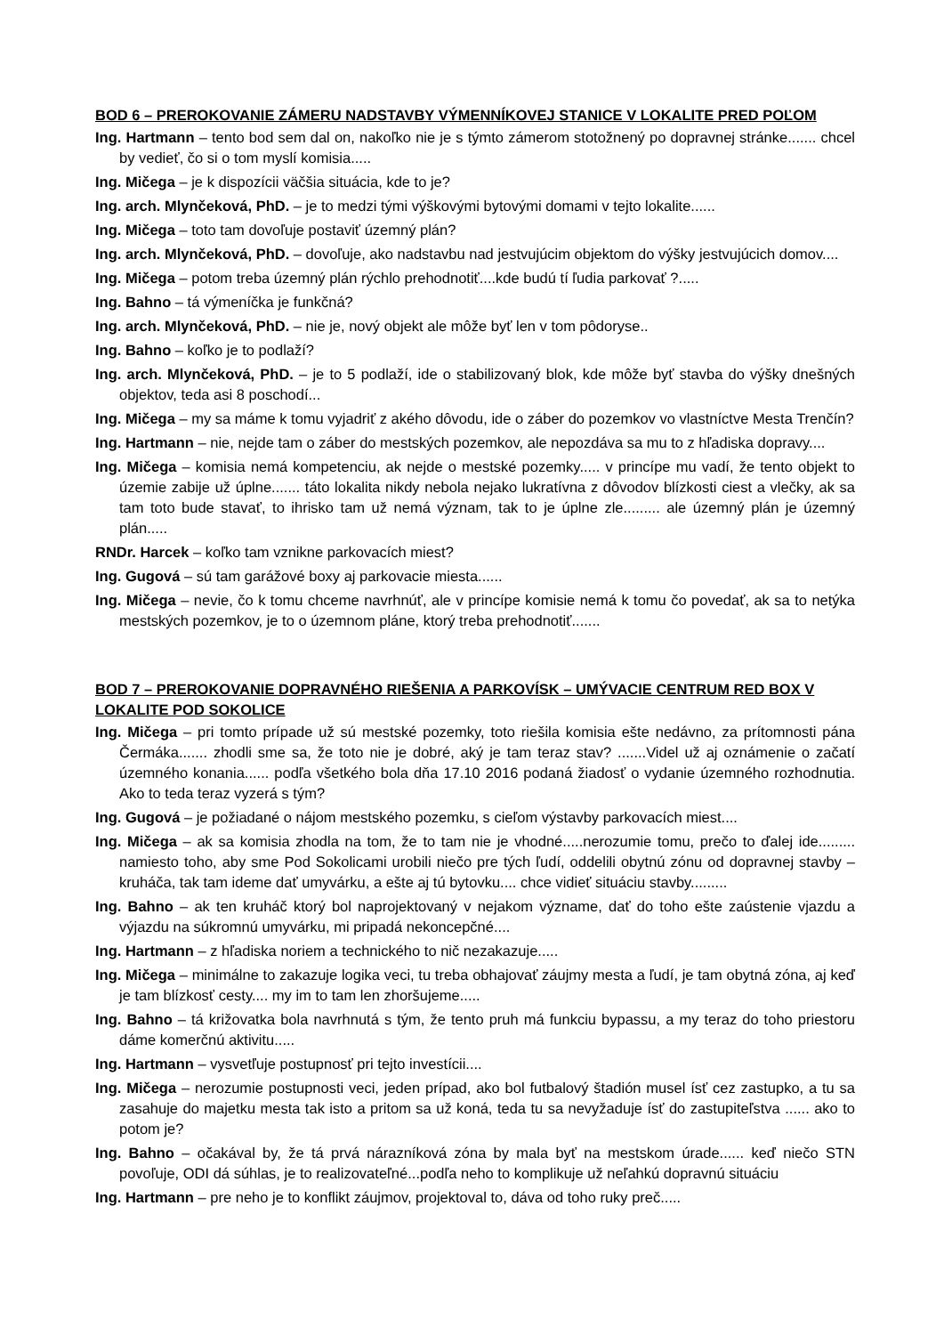BOD 6 – PREROKOVANIE ZÁMERU NADSTAVBY VÝMENNÍKOVEJ STANICE V LOKALITE PRED POĽOM
Ing. Hartmann – tento bod sem dal on, nakoľko nie je s týmto zámerom stotožnený po dopravnej stránke....... chcel by vedieť, čo si o tom myslí komisia.....
Ing. Mičega – je k dispozícii väčšia situácia, kde to je?
Ing. arch. Mlynčeková, PhD. – je to medzi tými výškovými bytovými domami v tejto lokalite......
Ing. Mičega – toto tam dovoľuje postaviť územný plán?
Ing. arch. Mlynčeková, PhD. – dovoľuje, ako nadstavbu nad jestvujúcim objektom do výšky jestvujúcich domov....
Ing. Mičega – potom treba územný plán rýchlo prehodnotiť....kde budú tí ľudia parkovať ?.....
Ing. Bahno – tá výmeníčka je funkčná?
Ing. arch. Mlynčeková, PhD. – nie je, nový objekt ale môže byť len v tom pôdoryse..
Ing. Bahno – koľko je to podlaží?
Ing. arch. Mlynčeková, PhD. – je to 5 podlaží, ide o stabilizovaný blok, kde môže byť stavba do výšky dnešných objektov, teda asi 8 poschodí...
Ing. Mičega – my sa máme k tomu vyjadriť z akého dôvodu, ide o záber do pozemkov vo vlastníctve Mesta Trenčín?
Ing. Hartmann – nie, nejde tam o záber do mestských pozemkov, ale nepozdáva sa mu to z hľadiska dopravy....
Ing. Mičega – komisia nemá kompetenciu, ak nejde o mestské pozemky..... v princípe mu vadí, že tento objekt to územie zabije už úplne....... táto lokalita nikdy nebola nejako lukratívna z dôvodov blízkosti ciest a vlečky, ak sa tam toto bude stavať, to ihrisko tam už nemá význam, tak to je úplne zle......... ale územný plán je územný plán.....
RNDr. Harcek – koľko tam vznikne parkovacích miest?
Ing. Gugová – sú tam garážové boxy aj parkovacie miesta......
Ing. Mičega – nevie, čo k tomu chceme navrhnúť, ale v princípe komisie nemá k tomu čo povedať, ak sa to netýka mestských pozemkov, je to o územnom pláne, ktorý treba prehodnotiť.......
BOD 7 – PREROKOVANIE DOPRAVNÉHO RIEŠENIA A PARKOVÍSK – UMÝVACIE CENTRUM RED BOX V LOKALITE POD SOKOLICE
Ing. Mičega – pri tomto prípade už sú mestské pozemky, toto riešila komisia ešte nedávno, za prítomnosti pána Čermáka....... zhodli sme sa, že toto nie je dobré, aký je tam teraz stav? .......Videl už aj oznámenie o začatí územného konania...... podľa všetkého bola dňa 17.10 2016 podaná žiadosť o vydanie územného rozhodnutia. Ako to teda teraz vyzerá s tým?
Ing. Gugová – je požiadané o nájom mestského pozemku, s cieľom výstavby parkovacích miest....
Ing. Mičega – ak sa komisia zhodla na tom, že to tam nie je vhodné.....nerozumie tomu, prečo to ďalej ide......... namiesto toho, aby sme Pod Sokolicami urobili niečo pre tých ľudí, oddelili obytnú zónu od dopravnej stavby – kruháča, tak tam ideme dať umyvárku, a ešte aj tú bytovku.... chce vidieť situáciu stavby.........
Ing. Bahno – ak ten kruháč ktorý bol naprojektovaný v nejakom význame, dať do toho ešte zaústenie vjazdu a výjazdu na súkromnú umyvárku, mi pripadá nekoncepčné....
Ing. Hartmann – z hľadiska noriem a technického to nič nezakazuje.....
Ing. Mičega – minimálne to zakazuje logika veci, tu treba obhajovať záujmy mesta a ľudí, je tam obytná zóna, aj keď je tam blízkosť cesty.... my im to tam len zhoršujeme.....
Ing. Bahno – tá križovatka bola navrhnutá s tým, že tento pruh má funkciu bypassu, a my teraz do toho priestoru dáme komerčnú aktivitu.....
Ing. Hartmann – vysvetľuje postupnosť pri tejto investícii....
Ing. Mičega – nerozumie postupnosti veci, jeden prípad, ako bol futbalový štadión musel ísť cez zastupko, a tu sa zasahuje do majetku mesta tak isto a pritom sa už koná, teda tu sa nevyžaduje ísť do zastupiteľstva ...... ako to potom je?
Ing. Bahno – očakával by, že tá prvá nárazníková zóna by mala byť na mestskom úrade...... keď niečo STN povoľuje, ODI dá súhlas, je to realizovateľné...podľa neho to komplikuje už neľahkú dopravnú situáciu
Ing. Hartmann – pre neho je to konflikt záujmov, projektoval to, dáva od toho ruky preč.....